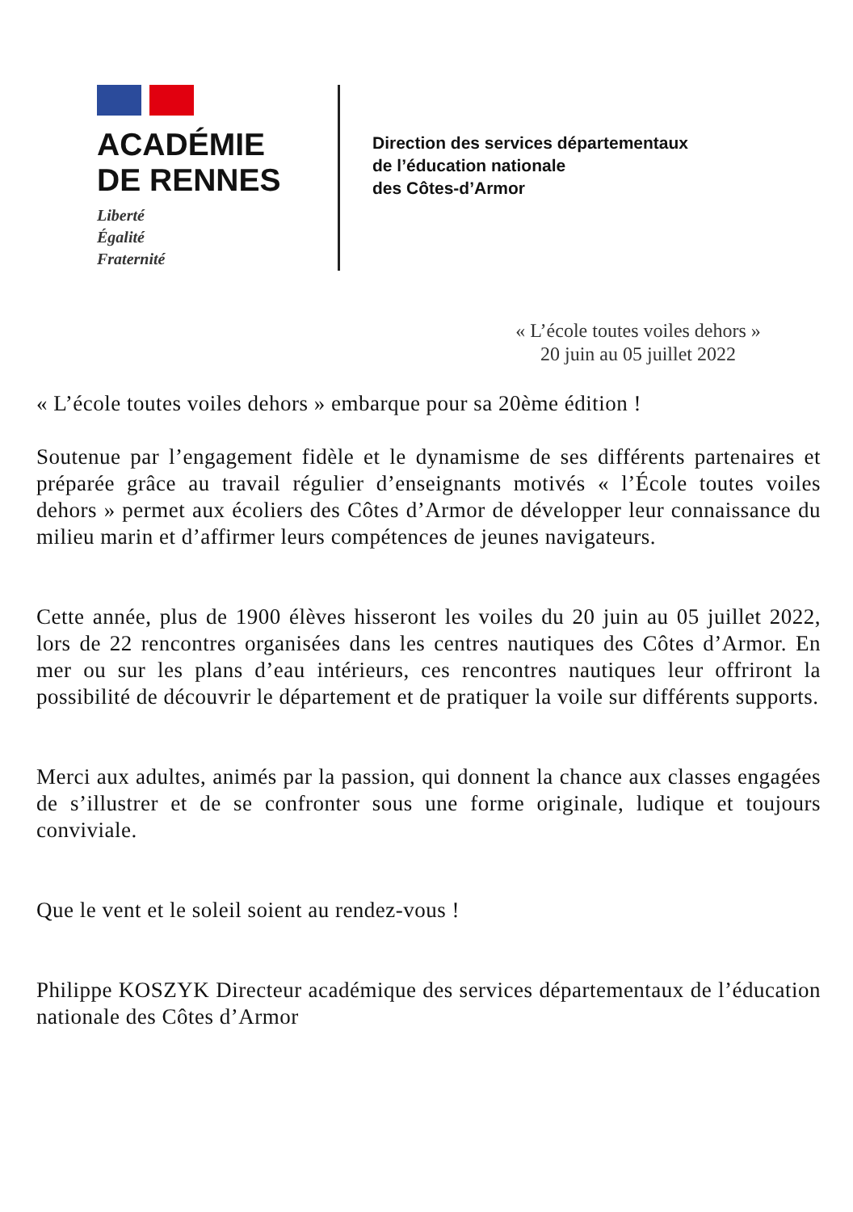ACADÉMIE
DE RENNES
Liberté
Égalité
Fraternité
Direction des services départementaux
de l’éducation nationale
des Côtes-d’Armor
« L’école toutes voiles dehors »
20 juin au 05 juillet 2022
« L’école toutes voiles dehors » embarque pour sa 20ème édition !
Soutenue par l’engagement fidèle et le dynamisme de ses différents partenaires et préparée grâce au travail régulier d’enseignants motivés « l’École toutes voiles dehors » permet aux écoliers des Côtes d’Armor de développer leur connaissance du milieu marin et d’affirmer leurs compétences de jeunes navigateurs.
Cette année, plus de 1900 élèves hisseront les voiles du 20 juin au 05 juillet 2022, lors de 22 rencontres organisées dans les centres nautiques des Côtes d’Armor. En mer ou sur les plans d’eau intérieurs, ces rencontres nautiques leur offriront la possibilité de découvrir le département et de pratiquer la voile sur différents supports.
Merci aux adultes, animés par la passion, qui donnent la chance aux classes engagées de s’illustrer et de se confronter sous une forme originale, ludique et toujours conviviale.
Que le vent et le soleil soient au rendez-vous !
Philippe KOSZYK Directeur académique des services départementaux de l’éducation nationale des Côtes d’Armor